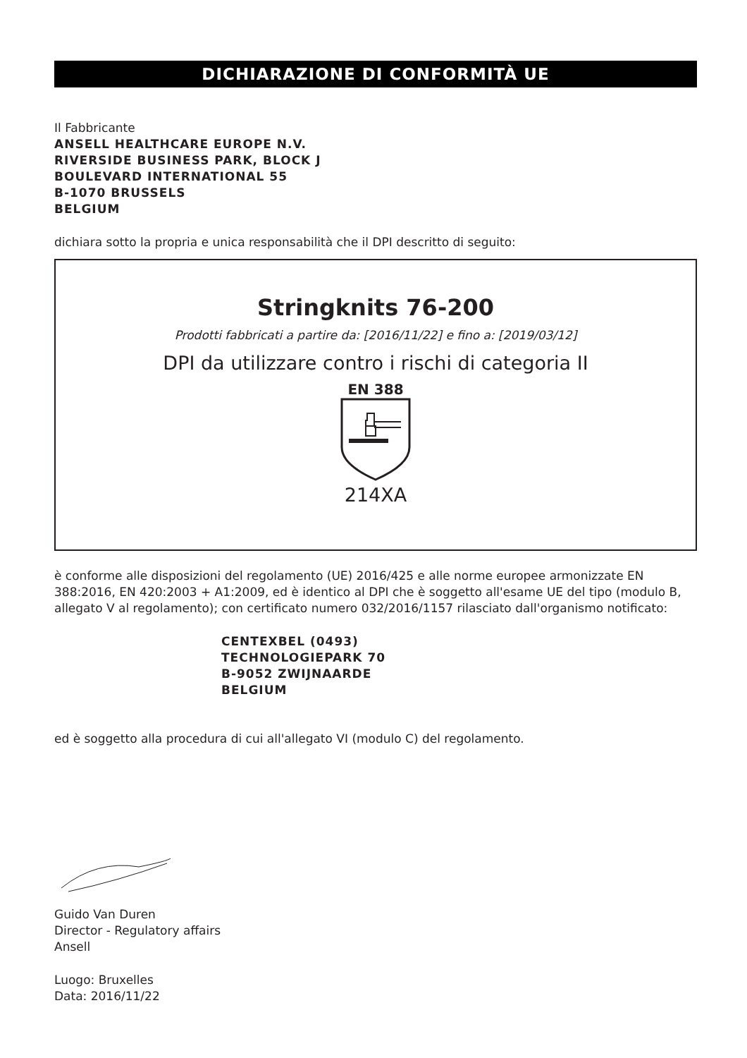DICHIARAZIONE DI CONFORMITÀ UE
Il Fabbricante
ANSELL HEALTHCARE EUROPE N.V.
RIVERSIDE BUSINESS PARK, BLOCK J
BOULEVARD INTERNATIONAL 55
B-1070 BRUSSELS
BELGIUM
dichiara sotto la propria e unica responsabilità che il DPI descritto di seguito:
Stringknits 76-200
Prodotti fabbricati a partire da: [2016/11/22] e fino a: [2019/03/12]
DPI da utilizzare contro i rischi di categoria II
EN 388
214XA
è conforme alle disposizioni del regolamento (UE) 2016/425 e alle norme europee armonizzate EN 388:2016, EN 420:2003 + A1:2009, ed è identico al DPI che è soggetto all'esame UE del tipo (modulo B, allegato V al regolamento); con certificato numero 032/2016/1157 rilasciato dall'organismo notificato:
CENTEXBEL (0493)
TECHNOLOGIEPARK 70
B-9052 ZWIJNAARDE
BELGIUM
ed è soggetto alla procedura di cui all'allegato VI (modulo C) del regolamento.
Guido Van Duren
Director - Regulatory affairs
Ansell
Luogo: Bruxelles
Data: 2016/11/22